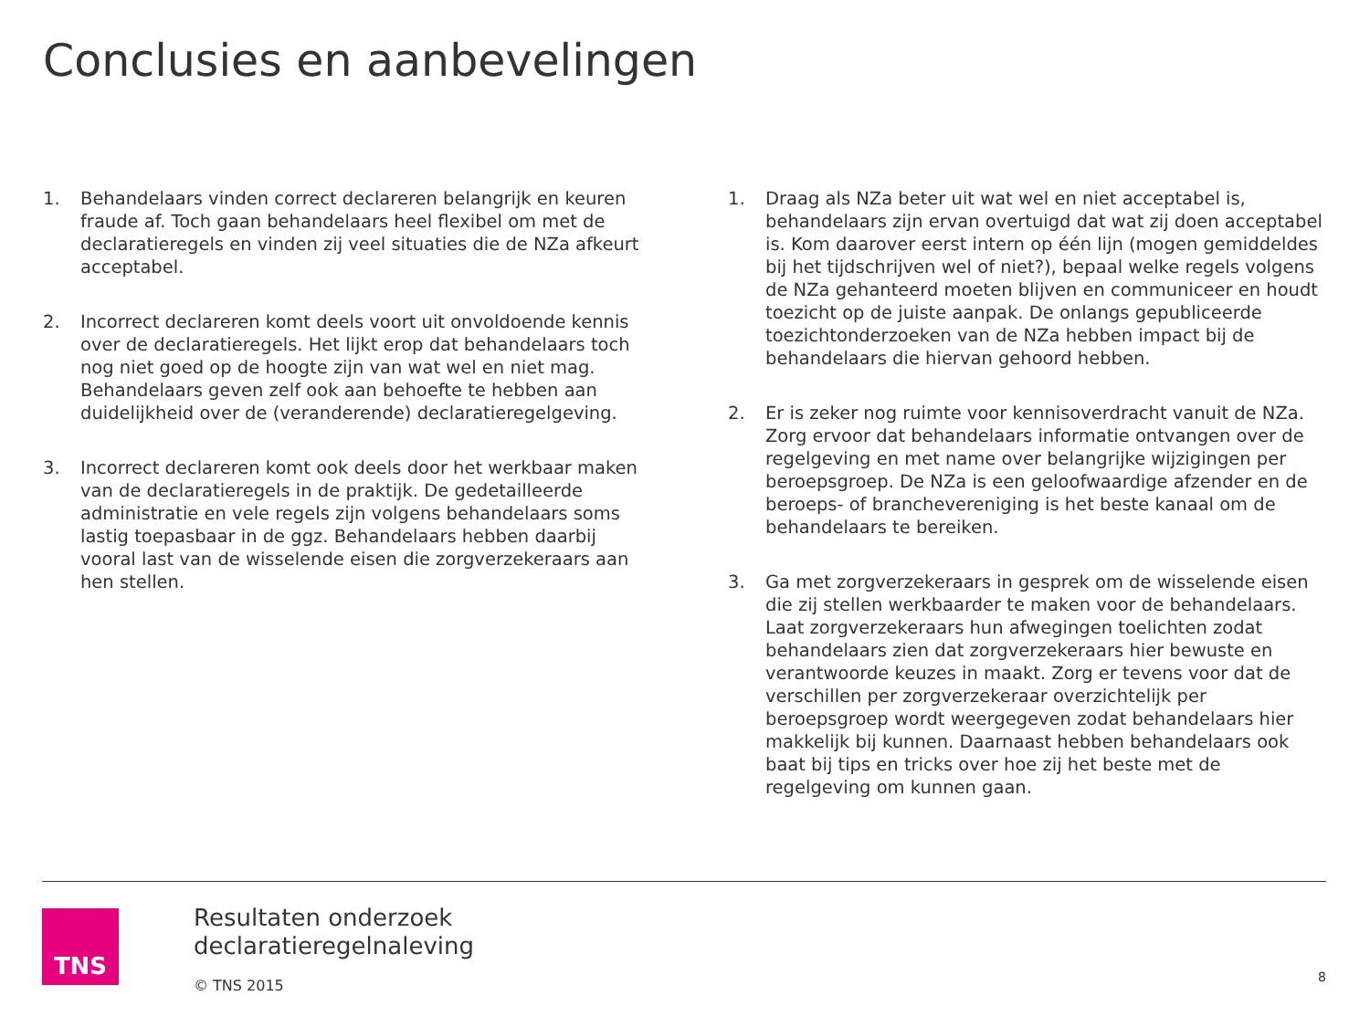Conclusies en aanbevelingen
1. Behandelaars vinden correct declareren belangrijk en keuren fraude af. Toch gaan behandelaars heel flexibel om met de declaratieregels en vinden zij veel situaties die de NZa afkeurt acceptabel.
2. Incorrect declareren komt deels voort uit onvoldoende kennis over de declaratieregels. Het lijkt erop dat behandelaars toch nog niet goed op de hoogte zijn van wat wel en niet mag. Behandelaars geven zelf ook aan behoefte te hebben aan duidelijkheid over de (veranderende) declaratieregelgeving.
3. Incorrect declareren komt ook deels door het werkbaar maken van de declaratieregels in de praktijk. De gedetailleerde administratie en vele regels zijn volgens behandelaars soms lastig toepasbaar in de ggz. Behandelaars hebben daarbij vooral last van de wisselende eisen die zorgverzekeraars aan hen stellen.
1. Draag als NZa beter uit wat wel en niet acceptabel is, behandelaars zijn ervan overtuigd dat wat zij doen acceptabel is. Kom daarover eerst intern op één lijn (mogen gemiddeldes bij het tijdschrijven wel of niet?), bepaal welke regels volgens de NZa gehanteerd moeten blijven en communiceer en houdt toezicht op de juiste aanpak. De onlangs gepubliceerde toezichtonderzoeken van de NZa hebben impact bij de behandelaars die hiervan gehoord hebben.
2. Er is zeker nog ruimte voor kennisoverdracht vanuit de NZa. Zorg ervoor dat behandelaars informatie ontvangen over de regelgeving en met name over belangrijke wijzigingen per beroepsgroep. De NZa is een geloofwaardige afzender en de beroeps- of branchevereniging is het beste kanaal om de behandelaars te bereiken.
3. Ga met zorgverzekeraars in gesprek om de wisselende eisen die zij stellen werkbaarder te maken voor de behandelaars. Laat zorgverzekeraars hun afwegingen toelichten zodat behandelaars zien dat zorgverzekeraars hier bewuste en verantwoorde keuzes in maakt. Zorg er tevens voor dat de verschillen per zorgverzekeraar overzichtelijk per beroepsgroep wordt weergegeven zodat behandelaars hier makkelijk bij kunnen. Daarnaast hebben behandelaars ook baat bij tips en tricks over hoe zij het beste met de regelgeving om kunnen gaan.
TNS
Resultaten onderzoek
declaratieregelnaleving
© TNS 2015
8